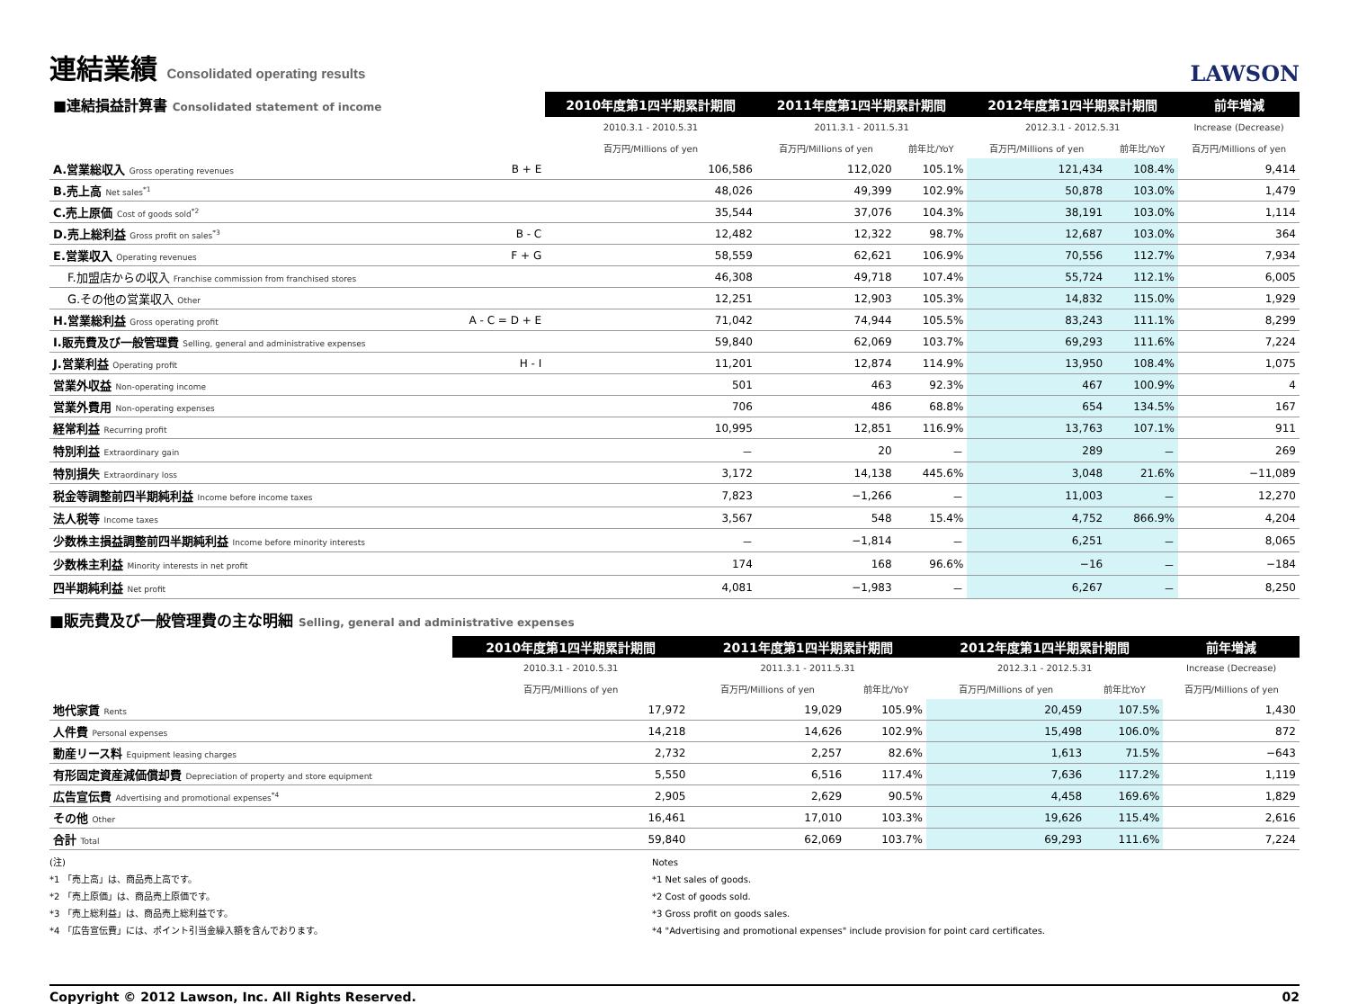連結業績 Consolidated operating results
LAWSON
| ■連結損益計算書 Consolidated statement of income | | 2010年度第1四半期累計期間 | 2011年度第1四半期累計期間 | | 2012年度第1四半期累計期間 | | 前年増減 |
| --- | --- | --- | --- | --- | --- | --- | --- |
| | | 2010.3.1 - 2010.5.31 | 2011.3.1 - 2011.5.31 | | 2012.3.1 - 2012.5.31 | | Increase (Decrease) |
| | | 百万円/Millions of yen | 百万円/Millions of yen | 前年比/YoY | 百万円/Millions of yen | 前年比/YoY | 百万円/Millions of yen |
| A.営業総収入 Gross operating revenues | B + E | 106,586 | 112,020 | 105.1% | 121,434 | 108.4% | 9,414 |
| B.売上高 Net sales<sup>*1</sup> | | 48,026 | 49,399 | 102.9% | 50,878 | 103.0% | 1,479 |
| C.売上原価 Cost of goods sold<sup>*2</sup> | | 35,544 | 37,076 | 104.3% | 38,191 | 103.0% | 1,114 |
| D.売上総利益 Gross profit on sales<sup>*3</sup> | B - C | 12,482 | 12,322 | 98.7% | 12,687 | 103.0% | 364 |
| E.営業収入 Operating revenues | F + G | 58,559 | 62,621 | 106.9% | 70,556 | 112.7% | 7,934 |
| F.加盟店からの収入 Franchise commission from franchised stores | | 46,308 | 49,718 | 107.4% | 55,724 | 112.1% | 6,005 |
| G.その他の営業収入 Other | | 12,251 | 12,903 | 105.3% | 14,832 | 115.0% | 1,929 |
| H.営業総利益 Gross operating profit | A - C = D + E | 71,042 | 74,944 | 105.5% | 83,243 | 111.1% | 8,299 |
| I.販売費及び一般管理費 Selling, general and administrative expenses | | 59,840 | 62,069 | 103.7% | 69,293 | 111.6% | 7,224 |
| J.営業利益 Operating profit | H - I | 11,201 | 12,874 | 114.9% | 13,950 | 108.4% | 1,075 |
| 営業外収益 Non-operating income | | 501 | 463 | 92.3% | 467 | 100.9% | 4 |
| 営業外費用 Non-operating expenses | | 706 | 486 | 68.8% | 654 | 134.5% | 167 |
| 経常利益 Recurring profit | | 10,995 | 12,851 | 116.9% | 13,763 | 107.1% | 911 |
| 特別利益 Extraordinary gain | | － | 20 | － | 289 | － | 269 |
| 特別損失 Extraordinary loss | | 3,172 | 14,138 | 445.6% | 3,048 | 21.6% | −11,089 |
| 税金等調整前四半期純利益 Income before income taxes | | 7,823 | −1,266 | － | 11,003 | － | 12,270 |
| 法人税等 Income taxes | | 3,567 | 548 | 15.4% | 4,752 | 866.9% | 4,204 |
| 少数株主損益調整前四半期純利益 Income before minority interests | | － | −1,814 | － | 6,251 | － | 8,065 |
| 少数株主利益 Minority interests in net profit | | 174 | 168 | 96.6% | −16 | － | −184 |
| 四半期純利益 Net profit | | 4,081 | −1,983 | － | 6,267 | － | 8,250 |
■販売費及び一般管理費の主な明細 Selling, general and administrative expenses
| | 2010年度第1四半期累計期間 | 2011年度第1四半期累計期間 | | 2012年度第1四半期累計期間 | | 前年増減 |
| --- | --- | --- | --- | --- | --- | --- |
| | 2010.3.1 - 2010.5.31 | 2011.3.1 - 2011.5.31 | | 2012.3.1 - 2012.5.31 | | Increase (Decrease) |
| | 百万円/Millions of yen | 百万円/Millions of yen | 前年比/YoY | 百万円/Millions of yen | 前年比YoY | 百万円/Millions of yen |
| 地代家賃 Rents | 17,972 | 19,029 | 105.9% | 20,459 | 107.5% | 1,430 |
| 人件費 Personal expenses | 14,218 | 14,626 | 102.9% | 15,498 | 106.0% | 872 |
| 動産リース料 Equipment leasing charges | 2,732 | 2,257 | 82.6% | 1,613 | 71.5% | −643 |
| 有形固定資産減価償却費 Depreciation of property and store equipment | 5,550 | 6,516 | 117.4% | 7,636 | 117.2% | 1,119 |
| 広告宣伝費 Advertising and promotional expenses<sup>*4</sup> | 2,905 | 2,629 | 90.5% | 4,458 | 169.6% | 1,829 |
| その他 Other | 16,461 | 17,010 | 103.3% | 19,626 | 115.4% | 2,616 |
| 合計 Total | 59,840 | 62,069 | 103.7% | 69,293 | 111.6% | 7,224 |
(注)
*1 「売上高」は、商品売上高です。
*2 「売上原価」は、商品売上原価です。
*3 「売上総利益」は、商品売上総利益です。
*4 「広告宣伝費」には、ポイント引当金繰入額を含んでおります。
Notes
*1 Net sales of goods.
*2 Cost of goods sold.
*3 Gross profit on goods sales.
*4 "Advertising and promotional expenses" include provision for point card certificates.
Copyright © 2012 Lawson, Inc. All Rights Reserved. 02